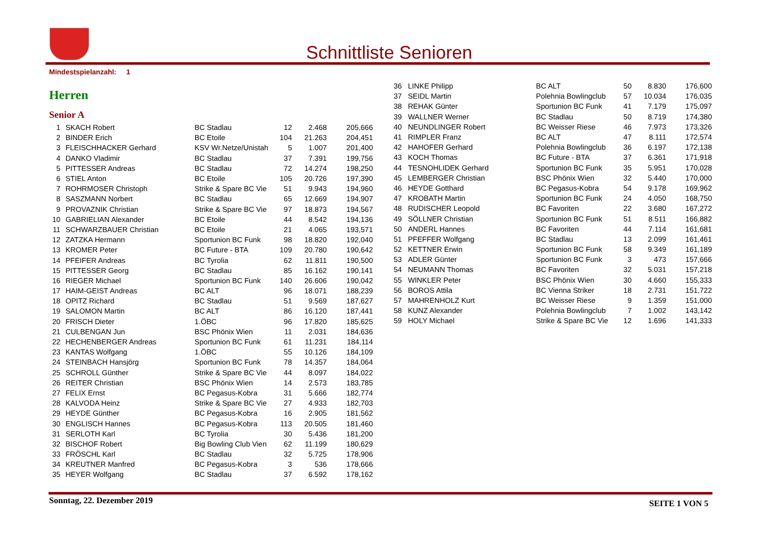Schnittliste Senioren
Mindestspielanzahl: 1
Herren
Senior A
| 1 | | SKACH Robert | BC Stadlau | 12 | 2.468 | 205,666 |
| 2 | | BINDER Erich | BC Etoile | 104 | 21.263 | 204,451 |
| 3 | | FLEISCHHACKER Gerhard | KSV Wr.Netze/Unistah | 5 | 1.007 | 201,400 |
| 4 | | DANKO Vladimir | BC Stadlau | 37 | 7.391 | 199,756 |
| 5 | | PITTESSER Andreas | BC Stadlau | 72 | 14.274 | 198,250 |
| 6 | | STIEL Anton | BC Etoile | 105 | 20.726 | 197,390 |
| 7 | | ROHRMOSER Christoph | Strike & Spare BC Vie | 51 | 9.943 | 194,960 |
| 8 | | SASZMANN Norbert | BC Stadlau | 65 | 12.669 | 194,907 |
| 9 | | PROVAZNIK Christian | Strike & Spare BC Vie | 97 | 18.873 | 194,567 |
| 10 | | GABRIELIAN Alexander | BC Etoile | 44 | 8.542 | 194,136 |
| 11 | | SCHWARZBAUER Christian | BC Etoile | 21 | 4.065 | 193,571 |
| 12 | | ZATZKA Hermann | Sportunion BC Funk | 98 | 18.820 | 192,040 |
| 13 | | KROMER Peter | BC Future - BTA | 109 | 20.780 | 190,642 |
| 14 | | PFEIFER Andreas | BC Tyrolia | 62 | 11.811 | 190,500 |
| 15 | | PITTESSER Georg | BC Stadlau | 85 | 16.162 | 190,141 |
| 16 | | RIEGER Michael | Sportunion BC Funk | 140 | 26.606 | 190,042 |
| 17 | | HAIM-GEIST Andreas | BC ALT | 96 | 18.071 | 188,239 |
| 18 | | OPITZ Richard | BC Stadlau | 51 | 9.569 | 187,627 |
| 19 | | SALOMON Martin | BC ALT | 86 | 16.120 | 187,441 |
| 20 | | FRISCH Dieter | 1.ÖBC | 96 | 17.820 | 185,625 |
| 21 | | CULBENGAN Jun | BSC Phönix Wien | 11 | 2.031 | 184,636 |
| 22 | | HECHENBERGER Andreas | Sportunion BC Funk | 61 | 11.231 | 184,114 |
| 23 | | KANTAS Wolfgang | 1.ÖBC | 55 | 10.126 | 184,109 |
| 24 | | STEINBACH Hansjörg | Sportunion BC Funk | 78 | 14.357 | 184,064 |
| 25 | | SCHROLL Günther | Strike & Spare BC Vie | 44 | 8.097 | 184,022 |
| 26 | | REITER Christian | BSC Phönix Wien | 14 | 2.573 | 183,785 |
| 27 | | FELIX Ernst | BC Pegasus-Kobra | 31 | 5.666 | 182,774 |
| 28 | | KALVODA Heinz | Strike & Spare BC Vie | 27 | 4.933 | 182,703 |
| 29 | | HEYDE Günther | BC Pegasus-Kobra | 16 | 2.905 | 181,562 |
| 30 | | ENGLISCH Hannes | BC Pegasus-Kobra | 113 | 20.505 | 181,460 |
| 31 | | SERLOTH Karl | BC Tyrolia | 30 | 5.436 | 181,200 |
| 32 | | BISCHOF Robert | Big Bowling Club Vien | 62 | 11.199 | 180,629 |
| 33 | | FRÖSCHL Karl | BC Stadlau | 32 | 5.725 | 178,906 |
| 34 | | KREUTNER Manfred | BC Pegasus-Kobra | 3 | 536 | 178,666 |
| 35 | | HEYER Wolfgang | BC Stadlau | 37 | 6.592 | 178,162 |
| 36 | | LINKE Philipp | BC ALT | 50 | 8.830 | 176,600 |
| 37 | | SEIDL Martin | Polehnia Bowlingclub | 57 | 10.034 | 176,035 |
| 38 | | REHAK Günter | Sportunion BC Funk | 41 | 7.179 | 175,097 |
| 39 | | WALLNER Werner | BC Stadlau | 50 | 8.719 | 174,380 |
| 40 | | NEUNDLINGER Robert | BC Weisser Riese | 46 | 7.973 | 173,326 |
| 41 | | RIMPLER Franz | BC ALT | 47 | 8.111 | 172,574 |
| 42 | | HAHOFER Gerhard | Polehnia Bowlingclub | 36 | 6.197 | 172,138 |
| 43 | | KOCH Thomas | BC Future - BTA | 37 | 6.361 | 171,918 |
| 44 | | TESNOHLIDEK Gerhard | Sportunion BC Funk | 35 | 5.951 | 170,028 |
| 45 | | LEMBERGER Christian | BSC Phönix Wien | 32 | 5.440 | 170,000 |
| 46 | | HEYDE Gotthard | BC Pegasus-Kobra | 54 | 9.178 | 169,962 |
| 47 | | KROBATH Martin | Sportunion BC Funk | 24 | 4.050 | 168,750 |
| 48 | | RUDISCHER Leopold | BC Favoriten | 22 | 3.680 | 167,272 |
| 49 | | SÖLLNER Christian | Sportunion BC Funk | 51 | 8.511 | 166,882 |
| 50 | | ANDERL Hannes | BC Favoriten | 44 | 7.114 | 161,681 |
| 51 | | PFEFFER Wolfgang | BC Stadlau | 13 | 2.099 | 161,461 |
| 52 | | KETTNER Erwin | Sportunion BC Funk | 58 | 9.349 | 161,189 |
| 53 | | ADLER Günter | Sportunion BC Funk | 3 | 473 | 157,666 |
| 54 | | NEUMANN Thomas | BC Favoriten | 32 | 5.031 | 157,218 |
| 55 | | WINKLER Peter | BSC Phönix Wien | 30 | 4.660 | 155,333 |
| 56 | | BOROS Attila | BC Vienna Striker | 18 | 2.731 | 151,722 |
| 57 | | MAHRENHOLZ Kurt | BC Weisser Riese | 9 | 1.359 | 151,000 |
| 58 | | KUNZ Alexander | Polehnia Bowlingclub | 7 | 1.002 | 143,142 |
| 59 | | HOLY Michael | Strike & Spare BC Vie | 12 | 1.696 | 141,333 |
Sonntag, 22. Dezember 2019 SEITE 1 VON 5